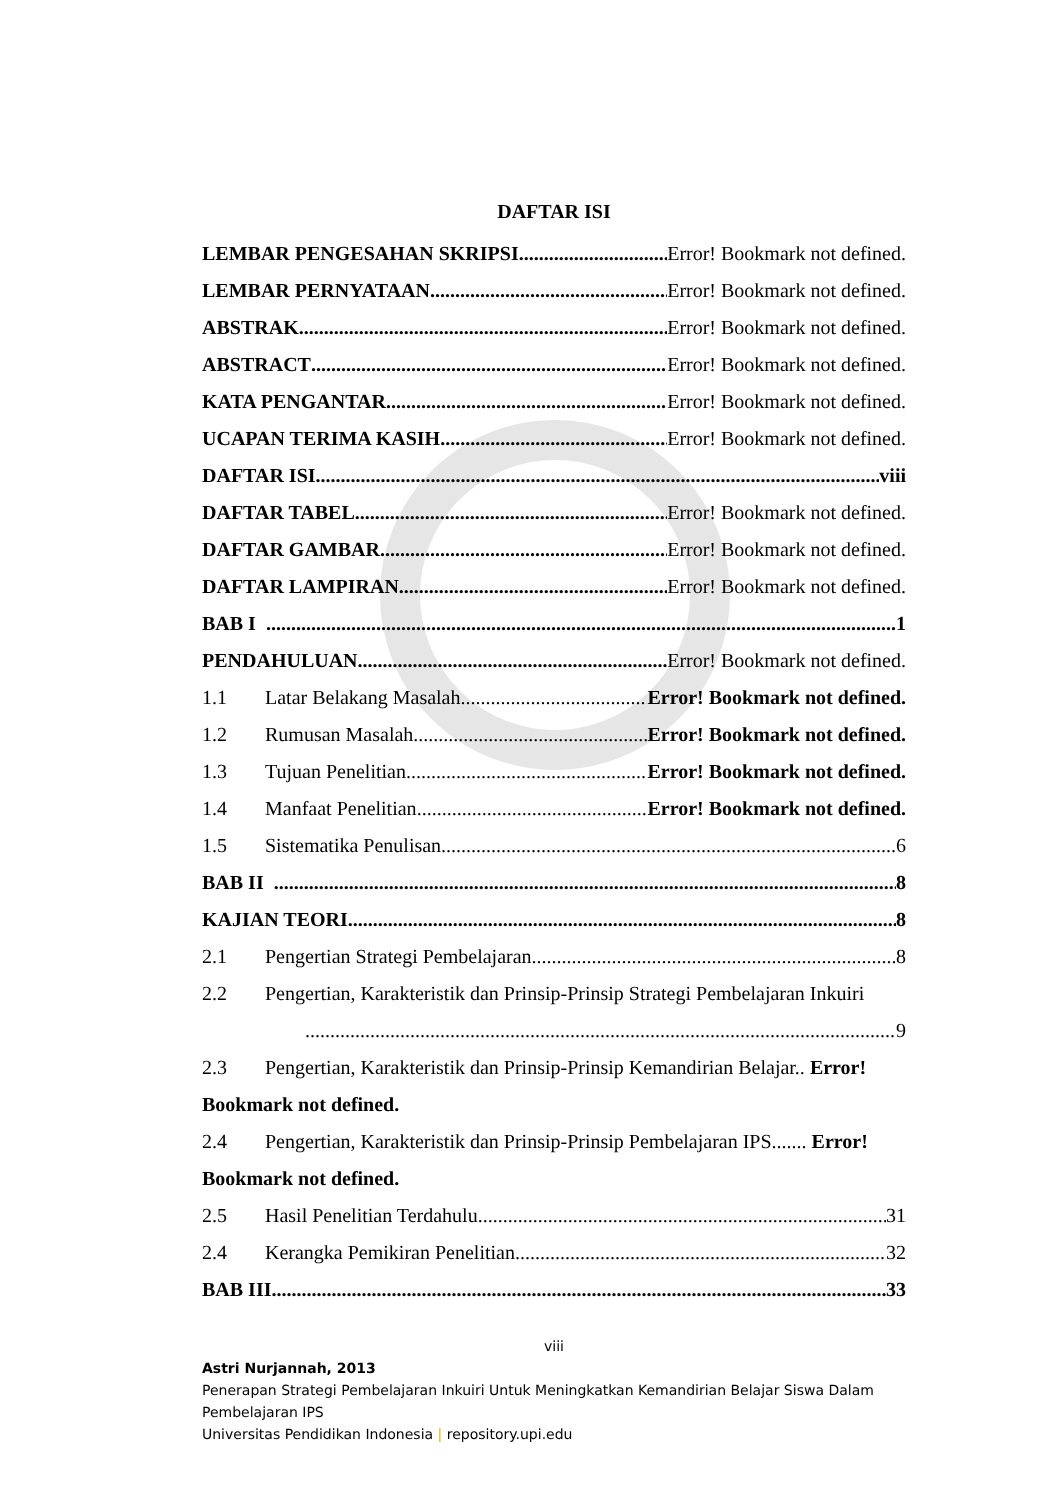DAFTAR ISI
LEMBAR PENGESAHAN SKRIPSI Error! Bookmark not defined.
LEMBAR PERNYATAAN Error! Bookmark not defined.
ABSTRAK Error! Bookmark not defined.
ABSTRACT Error! Bookmark not defined.
KATA PENGANTAR Error! Bookmark not defined.
UCAPAN TERIMA KASIH Error! Bookmark not defined.
DAFTAR ISI viii
DAFTAR TABEL Error! Bookmark not defined.
DAFTAR GAMBAR Error! Bookmark not defined.
DAFTAR LAMPIRAN Error! Bookmark not defined.
BAB I 1
PENDAHULUAN Error! Bookmark not defined.
1.1 Latar Belakang Masalah Error! Bookmark not defined.
1.2 Rumusan Masalah Error! Bookmark not defined.
1.3 Tujuan Penelitian Error! Bookmark not defined.
1.4 Manfaat Penelitian Error! Bookmark not defined.
1.5 Sistematika Penulisan 6
BAB II 8
KAJIAN TEORI 8
2.1 Pengertian Strategi Pembelajaran 8
2.2 Pengertian, Karakteristik dan Prinsip-Prinsip Strategi Pembelajaran Inkuiri
9
2.3 Pengertian, Karakteristik dan Prinsip-Prinsip Kemandirian Belajar.. Error! Bookmark not defined.
2.4 Pengertian, Karakteristik dan Prinsip-Prinsip Pembelajaran IPS....... Error! Bookmark not defined.
2.5 Hasil Penelitian Terdahulu 31
2.4 Kerangka Pemikiran Penelitian 32
BAB III 33
viii
Astri Nurjannah, 2013
Penerapan Strategi Pembelajaran Inkuiri Untuk Meningkatkan Kemandirian Belajar Siswa Dalam
Pembelajaran IPS
Universitas Pendidikan Indonesia | repository.upi.edu